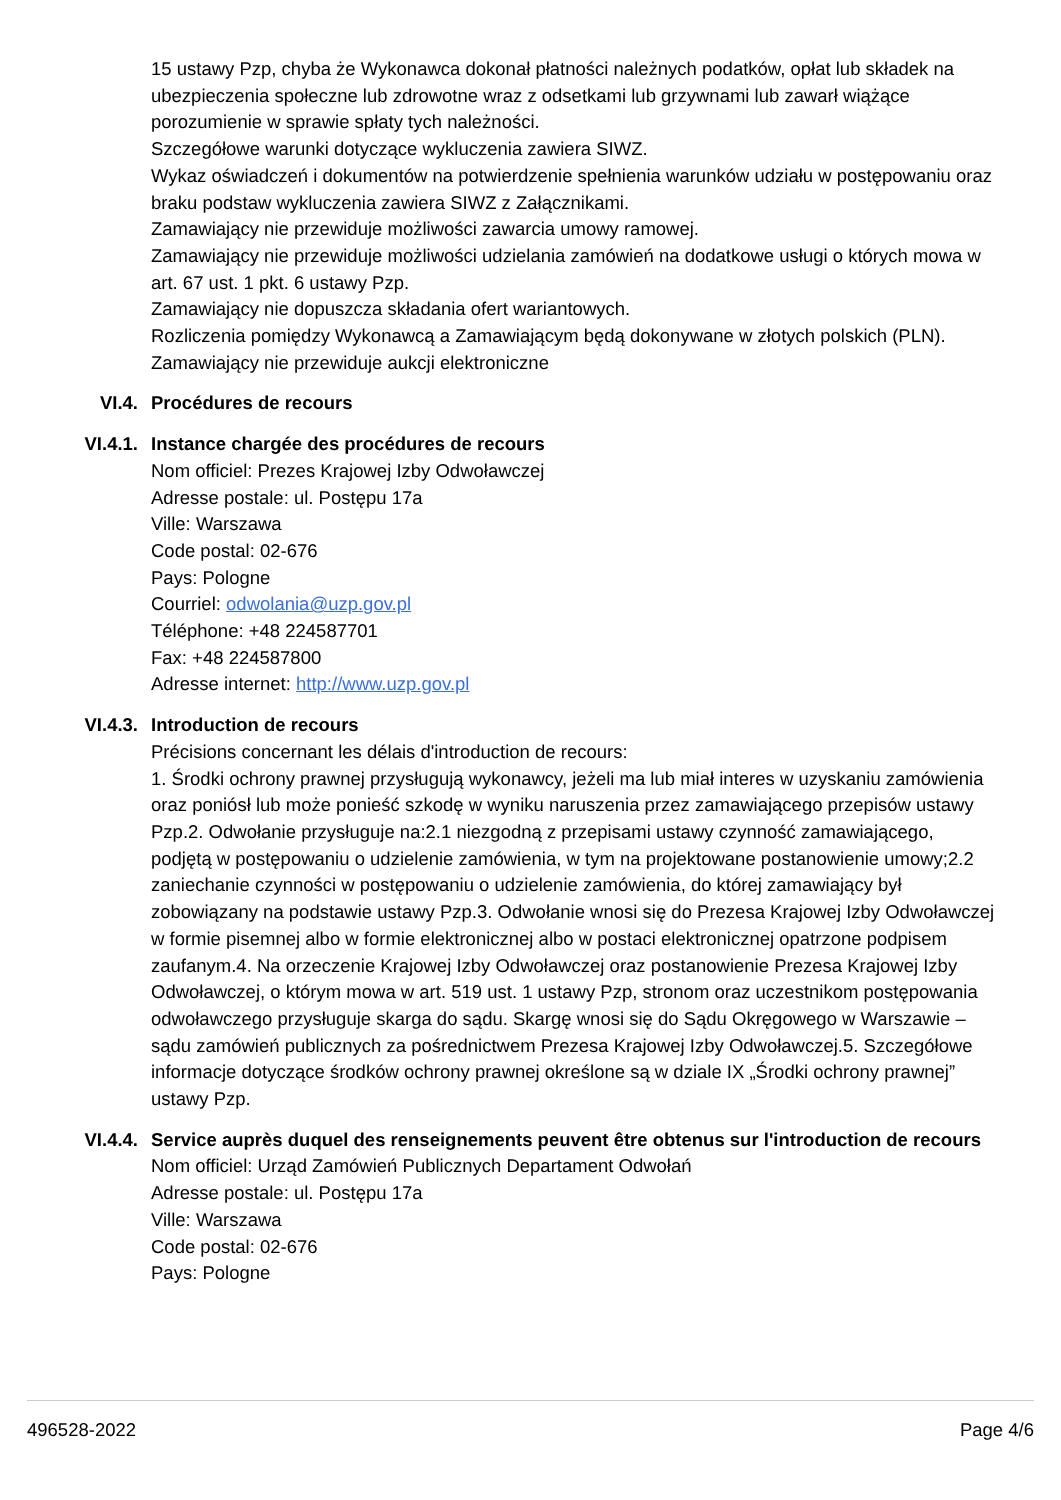15 ustawy Pzp, chyba że Wykonawca dokonał płatności należnych podatków, opłat lub składek na ubezpieczenia społeczne lub zdrowotne wraz z odsetkami lub grzywnami lub zawarł wiążące porozumienie w sprawie spłaty tych należności.
Szczegółowe warunki dotyczące wykluczenia zawiera SIWZ.
Wykaz oświadczeń i dokumentów na potwierdzenie spełnienia warunków udziału w postępowaniu oraz braku podstaw wykluczenia zawiera SIWZ z Załącznikami.
Zamawiający nie przewiduje możliwości zawarcia umowy ramowej.
Zamawiający nie przewiduje możliwości udzielania zamówień na dodatkowe usługi o których mowa w art. 67 ust. 1 pkt. 6 ustawy Pzp.
Zamawiający nie dopuszcza składania ofert wariantowych.
Rozliczenia pomiędzy Wykonawcą a Zamawiającym będą dokonywane w złotych polskich (PLN).
Zamawiający nie przewiduje aukcji elektroniczne
VI.4. Procédures de recours
VI.4.1. Instance chargée des procédures de recours
Nom officiel: Prezes Krajowej Izby Odwoławczej
Adresse postale: ul. Postępu 17a
Ville: Warszawa
Code postal: 02-676
Pays: Pologne
Courriel: odwolania@uzp.gov.pl
Téléphone: +48 224587701
Fax: +48 224587800
Adresse internet: http://www.uzp.gov.pl
VI.4.3. Introduction de recours
Précisions concernant les délais d'introduction de recours:
1. Środki ochrony prawnej przysługują wykonawcy, jeżeli ma lub miał interes w uzyskaniu zamówienia oraz poniósł lub może ponieść szkodę w wyniku naruszenia przez zamawiającego przepisów ustawy Pzp.2. Odwołanie przysługuje na:2.1 niezgodną z przepisami ustawy czynność zamawiającego, podjętą w postępowaniu o udzielenie zamówienia, w tym na projektowane postanowienie umowy;2.2 zaniechanie czynności w postępowaniu o udzielenie zamówienia, do której zamawiający był zobowiązany na podstawie ustawy Pzp.3. Odwołanie wnosi się do Prezesa Krajowej Izby Odwoławczej w formie pisemnej albo w formie elektronicznej albo w postaci elektronicznej opatrzone podpisem zaufanym.4. Na orzeczenie Krajowej Izby Odwoławczej oraz postanowienie Prezesa Krajowej Izby Odwoławczej, o którym mowa w art. 519 ust. 1 ustawy Pzp, stronom oraz uczestnikom postępowania odwoławczego przysługuje skarga do sądu. Skargę wnosi się do Sądu Okręgowego w Warszawie – sądu zamówień publicznych za pośrednictwem Prezesa Krajowej Izby Odwoławczej.5. Szczegółowe informacje dotyczące środków ochrony prawnej określone są w dziale IX „Środki ochrony prawnej” ustawy Pzp.
VI.4.4. Service auprès duquel des renseignements peuvent être obtenus sur l'introduction de recours
Nom officiel: Urząd Zamówień Publicznych Departament Odwołań
Adresse postale: ul. Postępu 17a
Ville: Warszawa
Code postal: 02-676
Pays: Pologne
496528-2022 Page 4/6